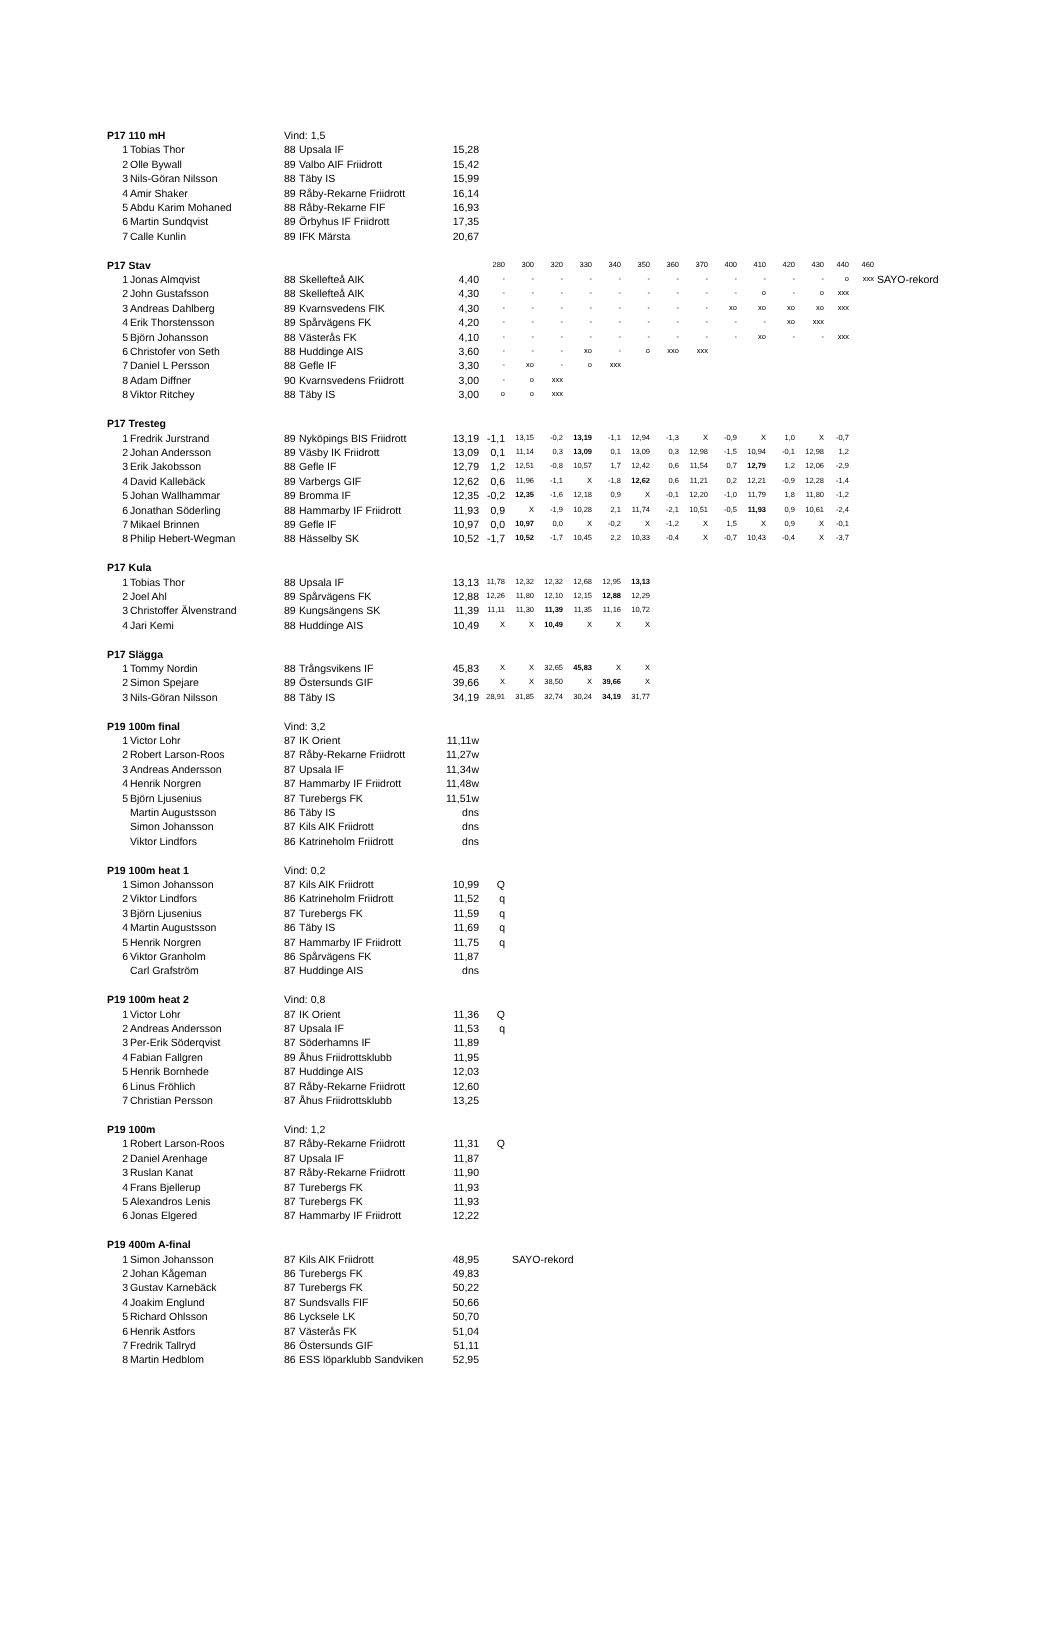| P17 110 mH | | Vind: 1,5 | | | | | | | | | | | | | | | | | |
| 1 | Tobias Thor | 88 | Upsala IF | 15,28 | | | | | | | | | | | | | | | |
| 2 | Olle Bywall | 89 | Valbo AIF Friidrott | 15,42 | | | | | | | | | | | | | | | |
| 3 | Nils-Göran Nilsson | 88 | Täby IS | 15,99 | | | | | | | | | | | | | | | |
| 4 | Amir Shaker | 89 | Råby-Rekarne Friidrott | 16,14 | | | | | | | | | | | | | | | |
| 5 | Abdu Karim Mohaned | 88 | Råby-Rekarne FIF | 16,93 | | | | | | | | | | | | | | | |
| 6 | Martin Sundqvist | 89 | Örbyhus IF Friidrott | 17,35 | | | | | | | | | | | | | | | |
| 7 | Calle Kunlin | 89 | IFK Märsta | 20,67 | | | | | | | | | | | | | | | |
| P17 Stav | | | | | 280 | 300 | 320 | 330 | 340 | 350 | 360 | 370 | 400 | 410 | 420 | 430 | 440 | 460 | |
| 1 | Jonas Almqvist | 88 | Skellefteå AIK | 4,40 | - | - | - | - | - | - | - | - | - | - | - | - | o | xxx | SAYO-rekord |
| 2 | John Gustafsson | 88 | Skellefteå AIK | 4,30 | - | - | - | - | - | - | - | - | - | o | - | o | xxx | | |
| 3 | Andreas Dahlberg | 89 | Kvarnsvedens FIK | 4,30 | - | - | - | - | - | - | - | - | xo | xo | xo | xo | xxx | | |
| 4 | Erik Thorstensson | 89 | Spårvägens FK | 4,20 | - | - | - | - | - | - | - | - | - | - | xo | xxx | | | |
| 5 | Björn Johansson | 88 | Västerås FK | 4,10 | - | - | - | - | - | - | - | - | - | xo | - | - | xxx | | |
| 6 | Christofer von Seth | 88 | Huddinge AIS | 3,60 | - | - | - | xo | - | o | xxo | xxx | | | | | | | |
| 7 | Daniel L Persson | 88 | Gefle IF | 3,30 | - | xo | - | o | xxx | | | | | | | | | | |
| 8 | Adam Diffner | 90 | Kvarnsvedens Friidrott | 3,00 | - | o | xxx | | | | | | | | | | | | |
| 8 | Viktor Ritchey | 88 | Täby IS | 3,00 | o | o | xxx | | | | | | | | | | | | |
| P17 Tresteg | | | | | | | | | | | | | | | | | | | |
| 1 | Fredrik Jurstrand | 89 | Nyköpings BIS Friidrott | 13,19 | -1,1 | 13,15 | -0,2 | 13,19 | -1,1 | 12,94 | -1,3 | X | -0,9 | X | 1,0 | X | -0,7 | | |
| 2 | Johan Andersson | 89 | Väsby IK Friidrott | 13,09 | 0,1 | 11,14 | 0,3 | 13,09 | 0,1 | 13,09 | 0,3 | 12,98 | -1,5 | 10,94 | -0,1 | 12,98 | 1,2 | | |
| 3 | Erik Jakobsson | 88 | Gefle IF | 12,79 | 1,2 | 12,51 | -0,8 | 10,57 | 1,7 | 12,42 | 0,6 | 11,54 | 0,7 | 12,79 | 1,2 | 12,06 | -2,9 | | |
| 4 | David Kallebäck | 89 | Varbergs GIF | 12,62 | 0,6 | 11,96 | -1,1 | X | -1,8 | 12,62 | 0,6 | 11,21 | 0,2 | 12,21 | -0,9 | 12,28 | -1,4 | | |
| 5 | Johan Wallhammar | 89 | Bromma IF | 12,35 | -0,2 | 12,35 | -1,6 | 12,18 | 0,9 | X | -0,1 | 12,20 | -1,0 | 11,79 | 1,8 | 11,80 | -1,2 | | |
| 6 | Jonathan Söderling | 88 | Hammarby IF Friidrott | 11,93 | 0,9 | X | -1,9 | 10,28 | 2,1 | 11,74 | -2,1 | 10,51 | -0,5 | 11,93 | 0,9 | 10,61 | -2,4 | | |
| 7 | Mikael Brinnen | 89 | Gefle IF | 10,97 | 0,0 | 10,97 | 0,0 | X | -0,2 | X | -1,2 | X | 1,5 | X | 0,9 | X | -0,1 | | |
| 8 | Philip Hebert-Wegman | 88 | Hässelby SK | 10,52 | -1,7 | 10,52 | -1,7 | 10,45 | 2,2 | 10,33 | -0,4 | X | -0,7 | 10,43 | -0,4 | X | -3,7 | | |
| P17 Kula | | | | | | | | | | | | | | | | | | | |
| 1 | Tobias Thor | 88 | Upsala IF | 13,13 | 11,78 | 12,32 | 12,32 | 12,68 | 12,95 | 13,13 | | | | | | | | | |
| 2 | Joel Ahl | 89 | Spårvägens FK | 12,88 | 12,26 | 11,80 | 12,10 | 12,15 | 12,88 | 12,29 | | | | | | | | | |
| 3 | Christoffer Älvenstrand | 89 | Kungsängens SK | 11,39 | 11,11 | 11,30 | 11,39 | 11,35 | 11,16 | 10,72 | | | | | | | | | |
| 4 | Jari Kemi | 88 | Huddinge AIS | 10,49 | X | X | 10,49 | X | X | X | | | | | | | | | |
| P17 Slägga | | | | | | | | | | | | | | | | | | | |
| 1 | Tommy Nordin | 88 | Trångsvikens IF | 45,83 | X | X | 32,65 | 45,83 | X | X | | | | | | | | | |
| 2 | Simon Spejare | 89 | Östersunds GIF | 39,66 | X | X | 38,50 | X | 39,66 | X | | | | | | | | | |
| 3 | Nils-Göran Nilsson | 88 | Täby IS | 34,19 | 28,91 | 31,85 | 32,74 | 30,24 | 34,19 | 31,77 | | | | | | | | | |
| P19 100m final | | Vind: 3,2 | | | | | | | | | | | | | | | | | |
| 1 | Victor Lohr | 87 | IK Orient | 11,11w | | | | | | | | | | | | | | | |
| 2 | Robert Larson-Roos | 87 | Råby-Rekarne Friidrott | 11,27w | | | | | | | | | | | | | | | |
| 3 | Andreas Andersson | 87 | Upsala IF | 11,34w | | | | | | | | | | | | | | | |
| 4 | Henrik Norgren | 87 | Hammarby IF Friidrott | 11,48w | | | | | | | | | | | | | | | |
| 5 | Björn Ljusenius | 87 | Turebergs FK | 11,51w | | | | | | | | | | | | | | | |
| | Martin Augustsson | 86 | Täby IS | dns | | | | | | | | | | | | | | | |
| | Simon Johansson | 87 | Kils AIK Friidrott | dns | | | | | | | | | | | | | | | |
| | Viktor Lindfors | 86 | Katrineholm Friidrott | dns | | | | | | | | | | | | | | | |
| P19 100m heat 1 | | Vind: 0,2 | | | | | | | | | | | | | | | | | |
| 1 | Simon Johansson | 87 | Kils AIK Friidrott | 10,99 | Q | | | | | | | | | | | | | | |
| 2 | Viktor Lindfors | 86 | Katrineholm Friidrott | 11,52 | q | | | | | | | | | | | | | | |
| 3 | Björn Ljusenius | 87 | Turebergs FK | 11,59 | q | | | | | | | | | | | | | | |
| 4 | Martin Augustsson | 86 | Täby IS | 11,69 | q | | | | | | | | | | | | | | |
| 5 | Henrik Norgren | 87 | Hammarby IF Friidrott | 11,75 | q | | | | | | | | | | | | | | |
| 6 | Viktor Granholm | 86 | Spårvägens FK | 11,87 | | | | | | | | | | | | | | | |
| | Carl Grafström | 87 | Huddinge AIS | dns | | | | | | | | | | | | | | | |
| P19 100m heat 2 | | Vind: 0,8 | | | | | | | | | | | | | | | | | |
| 1 | Victor Lohr | 87 | IK Orient | 11,36 | Q | | | | | | | | | | | | | | |
| 2 | Andreas Andersson | 87 | Upsala IF | 11,53 | q | | | | | | | | | | | | | | |
| 3 | Per-Erik Söderqvist | 87 | Söderhamns IF | 11,89 | | | | | | | | | | | | | | | |
| 4 | Fabian Fallgren | 89 | Åhus Friidrottsklubb | 11,95 | | | | | | | | | | | | | | | |
| 5 | Henrik Bornhede | 87 | Huddinge AIS | 12,03 | | | | | | | | | | | | | | | |
| 6 | Linus Fröhlich | 87 | Råby-Rekarne Friidrott | 12,60 | | | | | | | | | | | | | | | |
| 7 | Christian Persson | 87 | Åhus Friidrottsklubb | 13,25 | | | | | | | | | | | | | | | |
| P19 100m | | Vind: 1,2 | | | | | | | | | | | | | | | | | |
| 1 | Robert Larson-Roos | 87 | Råby-Rekarne Friidrott | 11,31 | Q | | | | | | | | | | | | | | |
| 2 | Daniel Arenhage | 87 | Upsala IF | 11,87 | | | | | | | | | | | | | | | |
| 3 | Ruslan Kanat | 87 | Råby-Rekarne Friidrott | 11,90 | | | | | | | | | | | | | | | |
| 4 | Frans Bjellerup | 87 | Turebergs FK | 11,93 | | | | | | | | | | | | | | | |
| 5 | Alexandros Lenis | 87 | Turebergs FK | 11,93 | | | | | | | | | | | | | | | |
| 6 | Jonas Elgered | 87 | Hammarby IF Friidrott | 12,22 | | | | | | | | | | | | | | | |
| P19 400m A-final | | | | | | | | | | | | | | | | | | | |
| 1 | Simon Johansson | 87 | Kils AIK Friidrott | 48,95 | | SAYO-rekord | | | | | | | | | | | | | |
| 2 | Johan Kågeman | 86 | Turebergs FK | 49,83 | | | | | | | | | | | | | | | |
| 3 | Gustav Karnebäck | 87 | Turebergs FK | 50,22 | | | | | | | | | | | | | | | |
| 4 | Joakim Englund | 87 | Sundsvalls FIF | 50,66 | | | | | | | | | | | | | | | |
| 5 | Richard Ohlsson | 86 | Lycksele LK | 50,70 | | | | | | | | | | | | | | | |
| 6 | Henrik Astfors | 87 | Västerås FK | 51,04 | | | | | | | | | | | | | | | |
| 7 | Fredrik Tallryd | 86 | Östersunds GIF | 51,11 | | | | | | | | | | | | | | | |
| 8 | Martin Hedblom | 86 | ESS löparklubb Sandviken | 52,95 | | | | | | | | | | | | | | | |